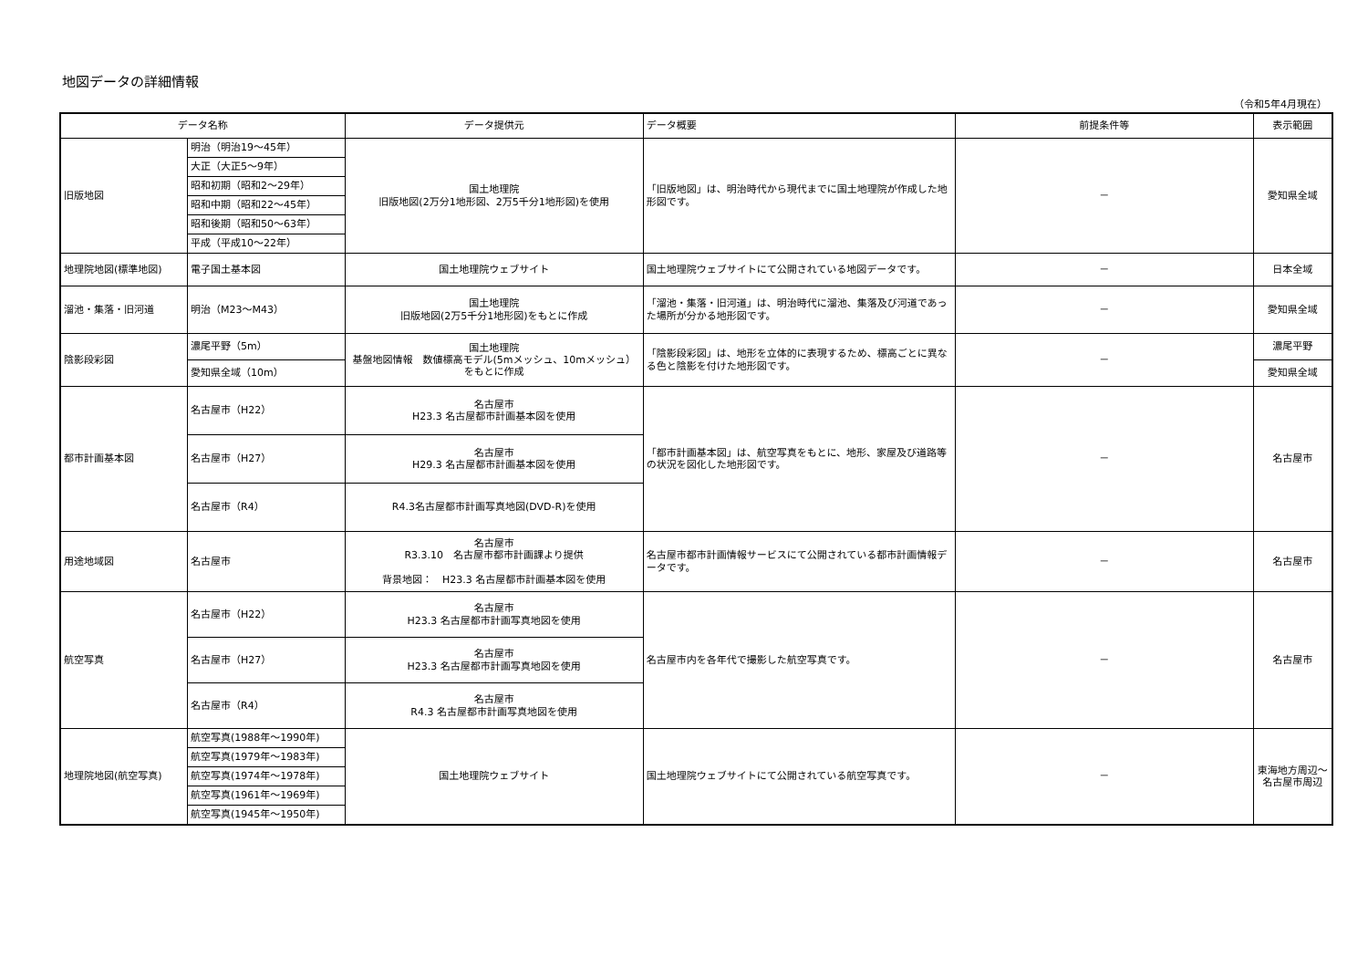地図データの詳細情報
（令和5年4月現在）
| データ名称 | | データ提供元 | データ概要 | 前提条件等 | 表示範囲 |
| --- | --- | --- | --- | --- | --- |
| 旧版地図 | 明治（明治19～45年） | 国土地理院 旧版地図(2万分1地形図、2万5千分1地形図)を使用 | 「旧版地図」は、明治時代から現代までに国土地理院が作成した地形図です。 | － | 愛知県全域 |
| | 大正（大正5～9年） | | | | |
| | 昭和初期（昭和2～29年） | | | | |
| | 昭和中期（昭和22～45年） | | | | |
| | 昭和後期（昭和50～63年） | | | | |
| | 平成（平成10～22年） | | | | |
| 地理院地図(標準地図) | 電子国土基本図 | 国土地理院ウェブサイト | 国土地理院ウェブサイトにて公開されている地図データです。 | － | 日本全域 |
| 溜池・集落・旧河道 | 明治（M23～M43） | 国土地理院 旧版地図(2万5千分1地形図)をもとに作成 | 「溜池・集落・旧河道」は、明治時代に溜池、集落及び河道であった場所が分かる地形図です。 | － | 愛知県全域 |
| 陰影段彩図 | 濃尾平野（5m） | 国土地理院 基盤地図情報 数値標高モデル(5mメッシュ、10mメッシュ）をもとに作成 | 「陰影段彩図」は、地形を立体的に表現するため、標高ごとに異なる色と陰影を付けた地形図です。 | － | 濃尾平野 |
| | 愛知県全域（10m） | | | | 愛知県全域 |
| 都市計画基本図 | 名古屋市（H22） | 名古屋市 H23.3 名古屋都市計画基本図を使用 | 「都市計画基本図」は、航空写真をもとに、地形、家屋及び道路等の状況を図化した地形図です。 | － | 名古屋市 |
| | 名古屋市（H27） | 名古屋市 H29.3 名古屋都市計画基本図を使用 | | | |
| | 名古屋市（R4） | R4.3名古屋都市計画写真地図(DVD-R)を使用 | | | |
| 用途地域図 | 名古屋市 | 名古屋市 R3.3.10 名古屋市都市計画課より提供 背景地図： H23.3 名古屋都市計画基本図を使用 | 名古屋市都市計画情報サービスにて公開されている都市計画情報データです。 | － | 名古屋市 |
| 航空写真 | 名古屋市（H22） | 名古屋市 H23.3 名古屋都市計画写真地図を使用 | 名古屋市内を各年代で撮影した航空写真です。 | － | 名古屋市 |
| | 名古屋市（H27） | 名古屋市 H23.3 名古屋都市計画写真地図を使用 | | | |
| | 名古屋市（R4） | 名古屋市 R4.3 名古屋都市計画写真地図を使用 | | | |
| 地理院地図(航空写真) | 航空写真(1988年～1990年) | 国土地理院ウェブサイト | 国土地理院ウェブサイトにて公開されている航空写真です。 | － | 東海地方周辺～ 名古屋市周辺 |
| | 航空写真(1979年～1983年) | | | | |
| | 航空写真(1974年～1978年) | | | | |
| | 航空写真(1961年～1969年) | | | | |
| | 航空写真(1945年～1950年) | | | | |